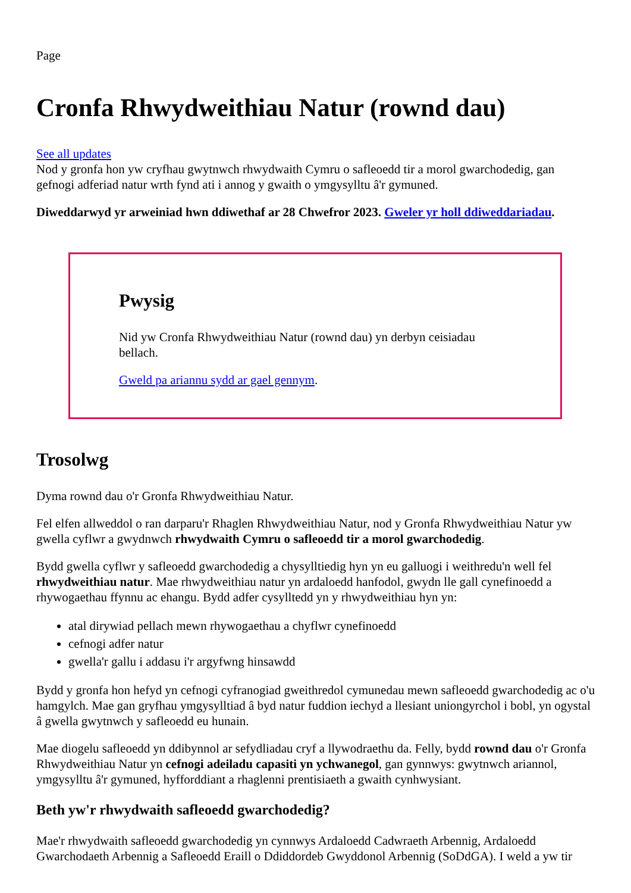Page
Cronfa Rhwydweithiau Natur (rownd dau)
See all updates
Nod y gronfa hon yw cryfhau gwytnwch rhwydwaith Cymru o safleoedd tir a morol gwarchodedig, gan gefnogi adferiad natur wrth fynd ati i annog y gwaith o ymgysylltu â'r gymuned.
Diweddarwyd yr arweiniad hwn ddiwethaf ar 28 Chwefror 2023. Gweler yr holl ddiweddariadau.
Pwysig
Nid yw Cronfa Rhwydweithiau Natur (rownd dau) yn derbyn ceisiadau bellach.
Gweld pa ariannu sydd ar gael gennym.
Trosolwg
Dyma rownd dau o'r Gronfa Rhwydweithiau Natur.
Fel elfen allweddol o ran darparu'r Rhaglen Rhwydweithiau Natur, nod y Gronfa Rhwydweithiau Natur yw gwella cyflwr a gwydnwch rhwydwaith Cymru o safleoedd tir a morol gwarchodedig.
Bydd gwella cyflwr y safleoedd gwarchodedig a chysylltiedig hyn yn eu galluogi i weithredu'n well fel rhwydweithiau natur. Mae rhwydweithiau natur yn ardaloedd hanfodol, gwydn lle gall cynefinoedd a rhywogaethau ffynnu ac ehangu. Bydd adfer cysylltedd yn y rhwydweithiau hyn yn:
atal dirywiad pellach mewn rhywogaethau a chyflwr cynefinoedd
cefnogi adfer natur
gwella'r gallu i addasu i'r argyfwng hinsawdd
Bydd y gronfa hon hefyd yn cefnogi cyfranogiad gweithredol cymunedau mewn safleoedd gwarchodedig ac o'u hamgylch. Mae gan gryfhau ymgysylltiad â byd natur fuddion iechyd a llesiant uniongyrchol i bobl, yn ogystal â gwella gwytnwch y safleoedd eu hunain.
Mae diogelu safleoedd yn ddibynnol ar sefydliadau cryf a llywodraethu da. Felly, bydd rownd dau o'r Gronfa Rhwydweithiau Natur yn cefnogi adeiladu capasiti yn ychwanegol, gan gynnwys: gwytnwch ariannol, ymgysylltu â'r gymuned, hyfforddiant a rhaglenni prentisiaeth a gwaith cynhwysiant.
Beth yw'r rhwydwaith safleoedd gwarchodedig?
Mae'r rhwydwaith safleoedd gwarchodedig yn cynnwys Ardaloedd Cadwraeth Arbennig, Ardaloedd Gwarchodaeth Arbennig a Safleoedd Eraill o Ddiddordeb Gwyddonol Arbennig (SoDdGA). I weld a yw tir